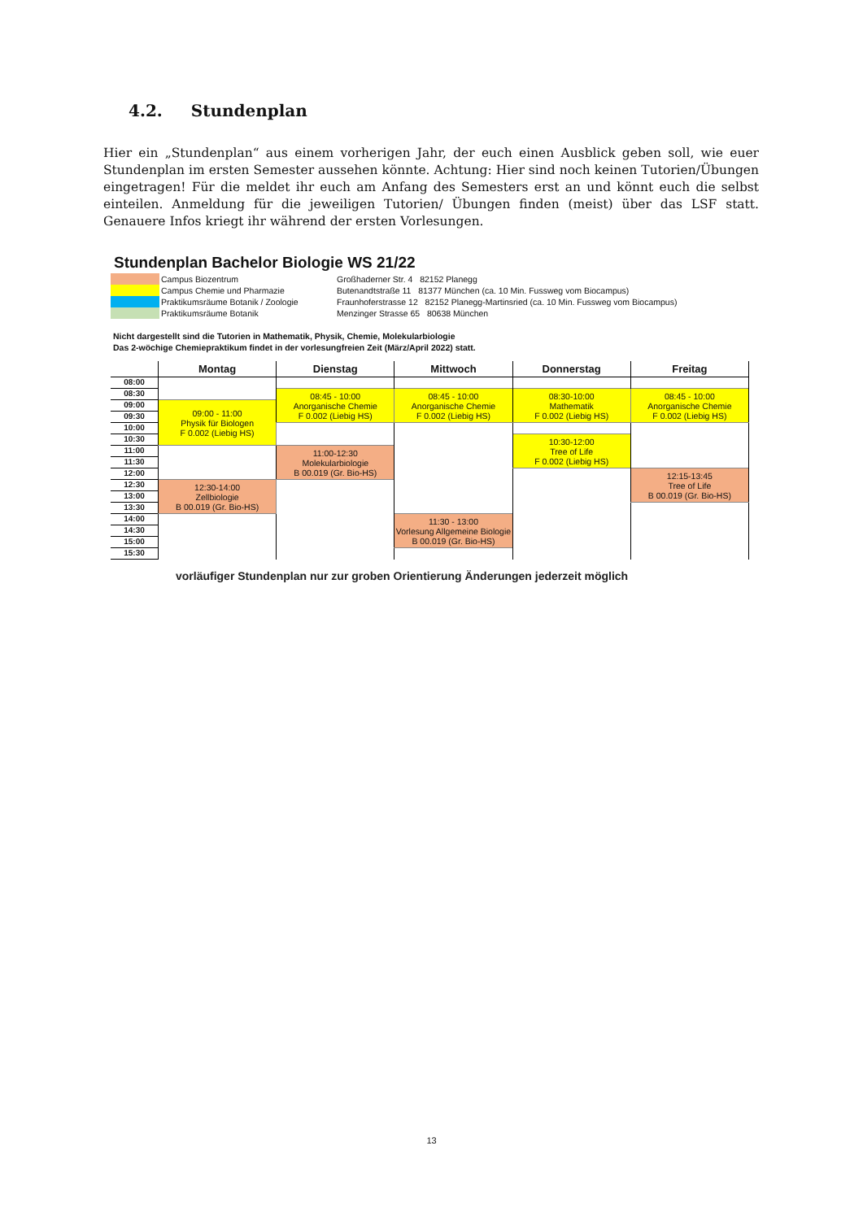4.2. Stundenplan
Hier ein „Stundenplan“ aus einem vorherigen Jahr, der euch einen Ausblick geben soll, wie euer Stundenplan im ersten Semester aussehen könnte. Achtung: Hier sind noch keinen Tutorien/Übungen eingetragen! Für die meldet ihr euch am Anfang des Semesters erst an und könnt euch die selbst einteilen. Anmeldung für die jeweiligen Tutorien/ Übungen finden (meist) über das LSF statt. Genauere Infos kriegt ihr während der ersten Vorlesungen.
Stundenplan Bachelor Biologie WS 21/22
| | Campus Biozentrum | Großhaderner Str. 4 82152 Planegg |
| | Campus Chemie und Pharmazie | Butenandtstraße 11 81377 München (ca. 10 Min. Fussweg vom Biocampus) |
| | Praktikumsräume Botanik / Zoologie | Fraunhoferstrasse 12 82152 Planegg-Martinsried (ca. 10 Min. Fussweg vom Biocampus) |
| | Praktikumsräume Botanik | Menzinger Strasse 65 80638 München |
Nicht dargestellt sind die Tutorien in Mathematik, Physik, Chemie, Molekularbiologie
Das 2-wöchige Chemiepraktikum findet in der vorlesungfreien Zeit (März/April 2022) statt.
| | Montag | Dienstag | Mittwoch | Donnerstag | Freitag |
| --- | --- | --- | --- | --- | --- |
| 08:00 | | | | | |
| 08:30 | | | | 08:30-10:00 Mathematik F 0.002 (Liebig HS) | |
| | | 08:45 - 10:00 Anorganische Chemie F 0.002 (Liebig HS) | 08:45 - 10:00 Anorganische Chemie F 0.002 (Liebig HS) | | 08:45 - 10:00 Anorganische Chemie F 0.002 (Liebig HS) |
| 09:00 | 09:00 - 11:00 Physik für Biologen F 0.002 (Liebig HS) | | | | |
| 09:30 | | | | | |
| 10:00 | | | | | |
| 10:30 | | | | 10:30-12:00 Tree of Life F 0.002 (Liebig HS) | |
| 11:00 | | 11:00-12:30 Molekularbiologie B 00.019 (Gr. Bio-HS) | | | |
| 11:30 | | | | | |
| 12:00 | | | | | |
| | | | | | 12:15-13:45 Tree of Life B 00.019 (Gr. Bio-HS) |
| 12:30 | 12:30-14:00 Zellbiologie B 00.019 (Gr. Bio-HS) | | | | |
| 13:00 | | | | | |
| 13:30 | | | | | |
| 14:00 | | | 11:30 - 13:00 Vorlesung Allgemeine Biologie B 00.019 (Gr. Bio-HS) | | |
| 14:30 | | | | | |
| 15:00 | | | | | |
| 15:30 | | | | | |
vorläufiger Stundenplan nur zur groben Orientierung Änderungen jederzeit möglich
13